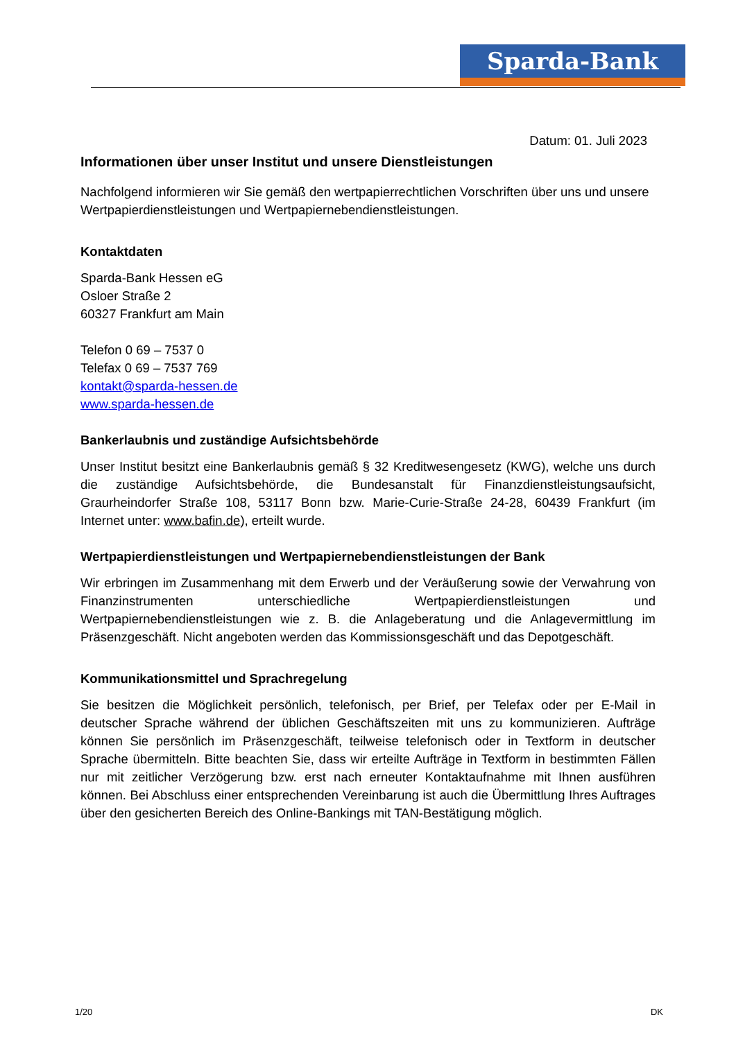Sparda-Bank
Datum: 01. Juli 2023
Informationen über unser Institut und unsere Dienstleistungen
Nachfolgend informieren wir Sie gemäß den wertpapierrechtlichen Vorschriften über uns und unsere Wertpapierdienstleistungen und Wertpapiernebendienstleistungen.
Kontaktdaten
Sparda-Bank Hessen eG
Osloer Straße 2
60327 Frankfurt am Main
Telefon 0 69 – 7537 0
Telefax 0 69 – 7537 769
kontakt@sparda-hessen.de
www.sparda-hessen.de
Bankerlaubnis und zuständige Aufsichtsbehörde
Unser Institut besitzt eine Bankerlaubnis gemäß § 32 Kreditwesengesetz (KWG), welche uns durch die zuständige Aufsichtsbehörde, die Bundesanstalt für Finanzdienstleistungsaufsicht, Graurheindorfer Straße 108, 53117 Bonn bzw. Marie-Curie-Straße 24-28, 60439 Frankfurt (im Internet unter: www.bafin.de), erteilt wurde.
Wertpapierdienstleistungen und Wertpapiernebendienstleistungen der Bank
Wir erbringen im Zusammenhang mit dem Erwerb und der Veräußerung sowie der Verwahrung von Finanzinstrumenten unterschiedliche Wertpapierdienstleistungen und Wertpapiernebendienstleistungen wie z. B. die Anlageberatung und die Anlagevermittlung im Präsenzgeschäft. Nicht angeboten werden das Kommissionsgeschäft und das Depotgeschäft.
Kommunikationsmittel und Sprachregelung
Sie besitzen die Möglichkeit persönlich, telefonisch, per Brief, per Telefax oder per E-Mail in deutscher Sprache während der üblichen Geschäftszeiten mit uns zu kommunizieren. Aufträge können Sie persönlich im Präsenzgeschäft, teilweise telefonisch oder in Textform in deutscher Sprache übermitteln. Bitte beachten Sie, dass wir erteilte Aufträge in Textform in bestimmten Fällen nur mit zeitlicher Verzögerung bzw. erst nach erneuter Kontaktaufnahme mit Ihnen ausführen können. Bei Abschluss einer entsprechenden Vereinbarung ist auch die Übermittlung Ihres Auftrages über den gesicherten Bereich des Online-Bankings mit TAN-Bestätigung möglich.
1/20 DK